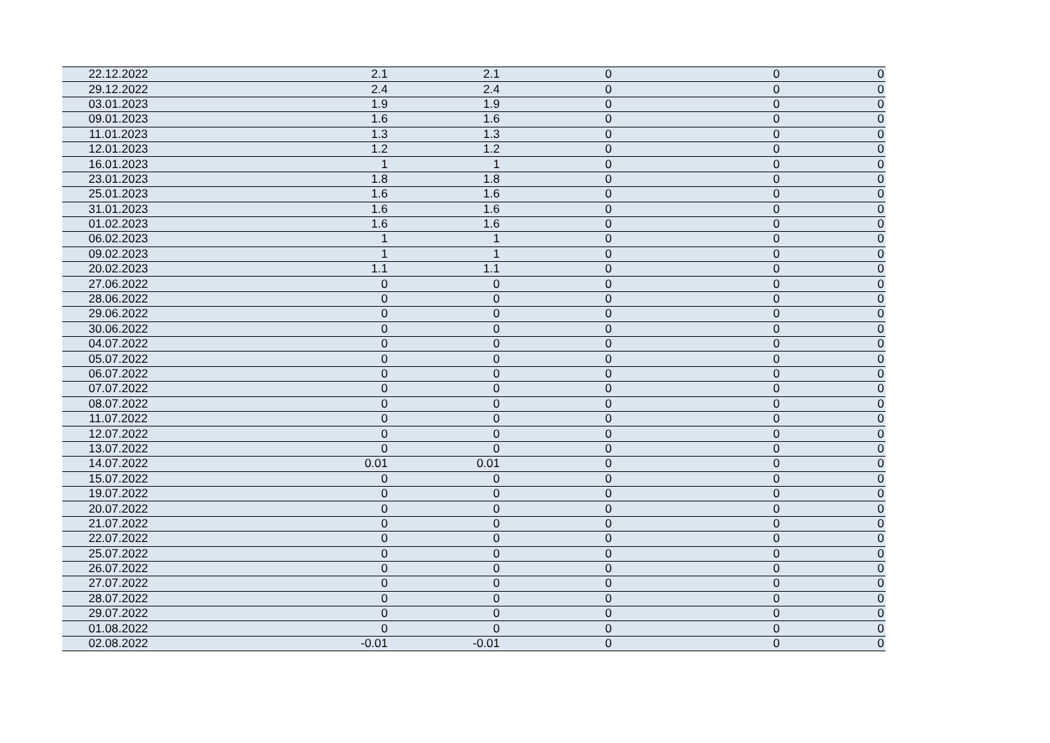| 22.12.2022 | 2.1 | 2.1 | 0 | 0 | 0 |
| 29.12.2022 | 2.4 | 2.4 | 0 | 0 | 0 |
| 03.01.2023 | 1.9 | 1.9 | 0 | 0 | 0 |
| 09.01.2023 | 1.6 | 1.6 | 0 | 0 | 0 |
| 11.01.2023 | 1.3 | 1.3 | 0 | 0 | 0 |
| 12.01.2023 | 1.2 | 1.2 | 0 | 0 | 0 |
| 16.01.2023 | 1 | 1 | 0 | 0 | 0 |
| 23.01.2023 | 1.8 | 1.8 | 0 | 0 | 0 |
| 25.01.2023 | 1.6 | 1.6 | 0 | 0 | 0 |
| 31.01.2023 | 1.6 | 1.6 | 0 | 0 | 0 |
| 01.02.2023 | 1.6 | 1.6 | 0 | 0 | 0 |
| 06.02.2023 | 1 | 1 | 0 | 0 | 0 |
| 09.02.2023 | 1 | 1 | 0 | 0 | 0 |
| 20.02.2023 | 1.1 | 1.1 | 0 | 0 | 0 |
| 27.06.2022 | 0 | 0 | 0 | 0 | 0 |
| 28.06.2022 | 0 | 0 | 0 | 0 | 0 |
| 29.06.2022 | 0 | 0 | 0 | 0 | 0 |
| 30.06.2022 | 0 | 0 | 0 | 0 | 0 |
| 04.07.2022 | 0 | 0 | 0 | 0 | 0 |
| 05.07.2022 | 0 | 0 | 0 | 0 | 0 |
| 06.07.2022 | 0 | 0 | 0 | 0 | 0 |
| 07.07.2022 | 0 | 0 | 0 | 0 | 0 |
| 08.07.2022 | 0 | 0 | 0 | 0 | 0 |
| 11.07.2022 | 0 | 0 | 0 | 0 | 0 |
| 12.07.2022 | 0 | 0 | 0 | 0 | 0 |
| 13.07.2022 | 0 | 0 | 0 | 0 | 0 |
| 14.07.2022 | 0.01 | 0.01 | 0 | 0 | 0 |
| 15.07.2022 | 0 | 0 | 0 | 0 | 0 |
| 19.07.2022 | 0 | 0 | 0 | 0 | 0 |
| 20.07.2022 | 0 | 0 | 0 | 0 | 0 |
| 21.07.2022 | 0 | 0 | 0 | 0 | 0 |
| 22.07.2022 | 0 | 0 | 0 | 0 | 0 |
| 25.07.2022 | 0 | 0 | 0 | 0 | 0 |
| 26.07.2022 | 0 | 0 | 0 | 0 | 0 |
| 27.07.2022 | 0 | 0 | 0 | 0 | 0 |
| 28.07.2022 | 0 | 0 | 0 | 0 | 0 |
| 29.07.2022 | 0 | 0 | 0 | 0 | 0 |
| 01.08.2022 | 0 | 0 | 0 | 0 | 0 |
| 02.08.2022 | -0.01 | -0.01 | 0 | 0 | 0 |